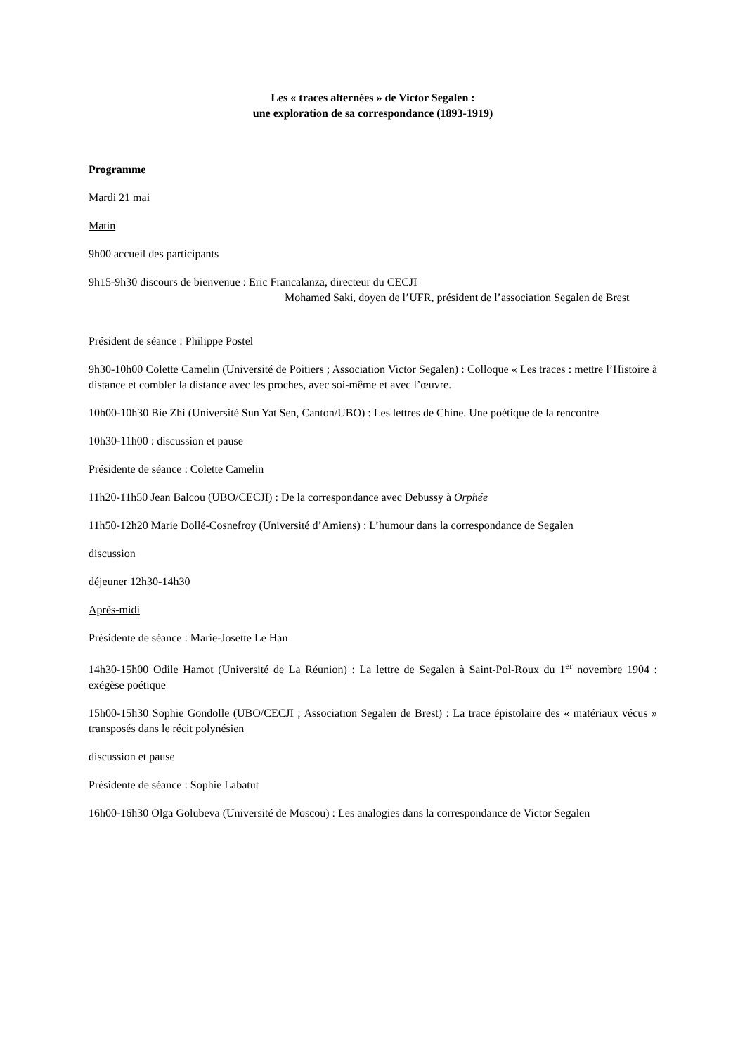Les « traces alternées » de Victor Segalen :
une exploration de sa correspondance (1893-1919)
Programme
Mardi 21 mai
Matin
9h00 accueil des participants
9h15-9h30 discours de bienvenue : Eric Francalanza, directeur du CECJI
Mohamed Saki, doyen de l’UFR, président de l’association Segalen de Brest
Président de séance : Philippe Postel
9h30-10h00 Colette Camelin (Université de Poitiers ; Association Victor Segalen) : Colloque « Les traces : mettre l’Histoire à distance et combler la distance avec les proches, avec soi-même et avec l’œuvre.
10h00-10h30 Bie Zhi (Université Sun Yat Sen, Canton/UBO) : Les lettres de Chine. Une poétique de la rencontre
10h30-11h00 : discussion et pause
Présidente de séance : Colette Camelin
11h20-11h50 Jean Balcou (UBO/CECJI) : De la correspondance avec Debussy à Orphée
11h50-12h20 Marie Dollé-Cosnefroy (Université d’Amiens) : L’humour dans la correspondance de Segalen
discussion
déjeuner 12h30-14h30
Après-midi
Présidente de séance : Marie-Josette Le Han
14h30-15h00 Odile Hamot (Université de La Réunion) : La lettre de Segalen à Saint-Pol-Roux du 1<sup>er</sup> novembre 1904 : exégèse poétique
15h00-15h30 Sophie Gondolle (UBO/CECJI ; Association Segalen de Brest) : La trace épistolaire des « matériaux vécus » transposés dans le récit polynésien
discussion et pause
Présidente de séance : Sophie Labatut
16h00-16h30 Olga Golubeva (Université de Moscou) : Les analogies dans la correspondance de Victor Segalen